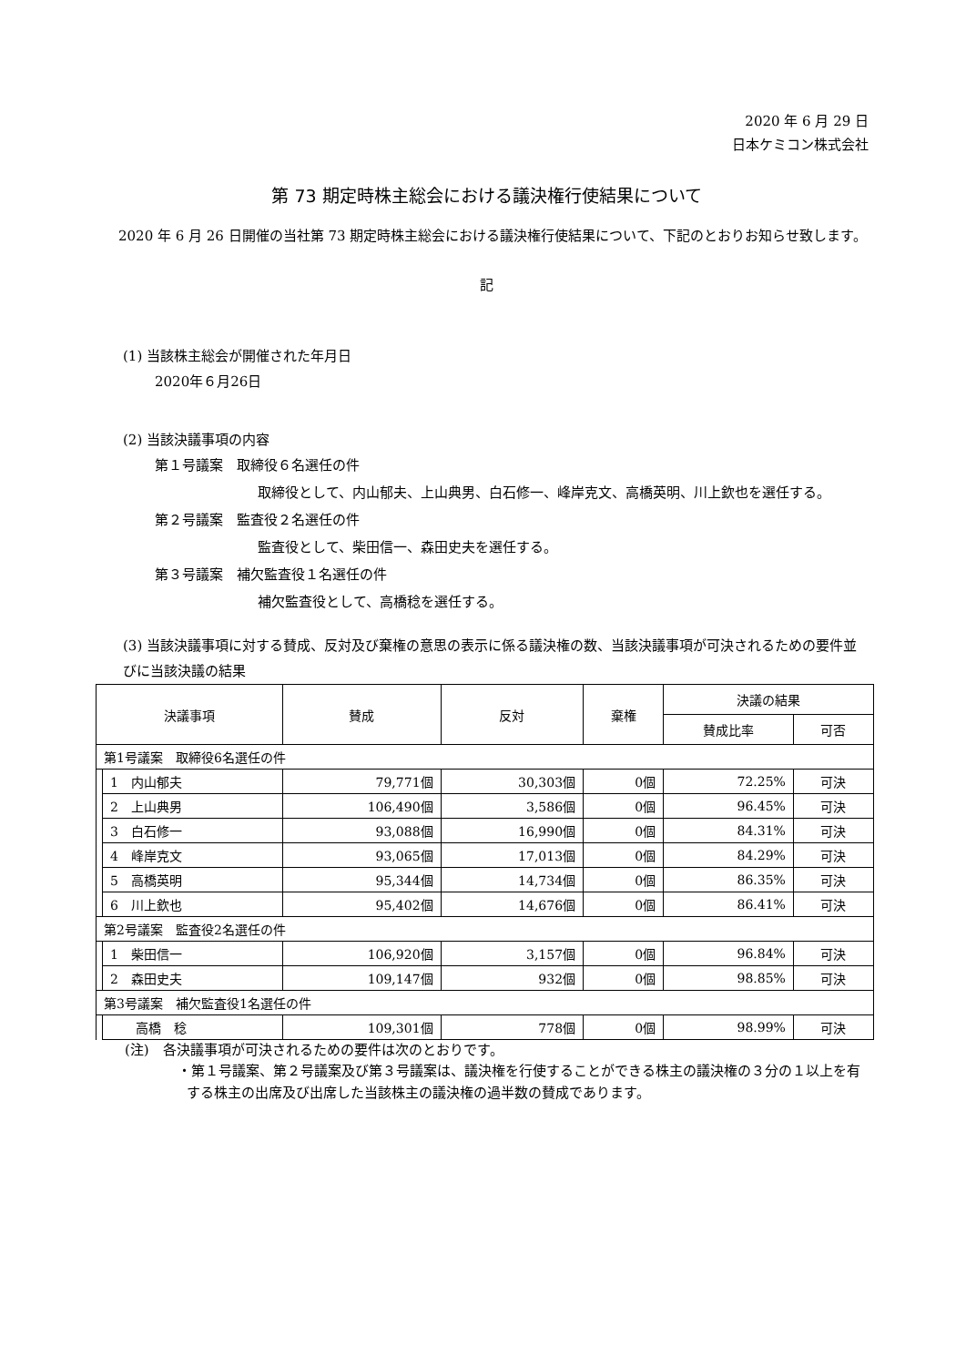2020 年 6 月 29 日
日本ケミコン株式会社
第 73 期定時株主総会における議決権行使結果について
　2020 年 6 月 26 日開催の当社第 73 期定時株主総会における議決権行使結果について、下記のとおりお知らせ致します。
記
(1) 当該株主総会が開催された年月日
2020年６月26日
(2) 当該決議事項の内容
第１号議案　取締役６名選任の件
取締役として、内山郁夫、上山典男、白石修一、峰岸克文、高橋英明、川上欽也を選任する。
第２号議案　監査役２名選任の件
監査役として、柴田信一、森田史夫を選任する。
第３号議案　補欠監査役１名選任の件
補欠監査役として、高橋稔を選任する。
(3) 当該決議事項に対する賛成、反対及び棄権の意思の表示に係る議決権の数、当該決議事項が可決されるための要件並びに当該決議の結果
| 決議事項 | | 賛成 | 反対 | 棄権 | 決議の結果 | |
| --- | --- | --- | --- | --- | --- | --- |
| | | | | | 賛成比率 | 可否 |
| 第1号議案 取締役6名選任の件 | | | | | | |
| | 1 内山郁夫 | 79,771個 | 30,303個 | 0個 | 72.25% | 可決 |
| | 2 上山典男 | 106,490個 | 3,586個 | 0個 | 96.45% | 可決 |
| | 3 白石修一 | 93,088個 | 16,990個 | 0個 | 84.31% | 可決 |
| | 4 峰岸克文 | 93,065個 | 17,013個 | 0個 | 84.29% | 可決 |
| | 5 高橋英明 | 95,344個 | 14,734個 | 0個 | 86.35% | 可決 |
| | 6 川上欽也 | 95,402個 | 14,676個 | 0個 | 86.41% | 可決 |
| 第2号議案 監査役2名選任の件 | | | | | | |
| | 1 柴田信一 | 106,920個 | 3,157個 | 0個 | 96.84% | 可決 |
| | 2 森田史夫 | 109,147個 | 932個 | 0個 | 98.85% | 可決 |
| 第3号議案 補欠監査役1名選任の件 | | | | | | |
| | 高橋 稔 | 109,301個 | 778個 | 0個 | 98.99% | 可決 |
(注)　各決議事項が可決されるための要件は次のとおりです。
・第１号議案、第２号議案及び第３号議案は、議決権を行使することができる株主の議決権の３分の１以上を有する株主の出席及び出席した当該株主の議決権の過半数の賛成であります。